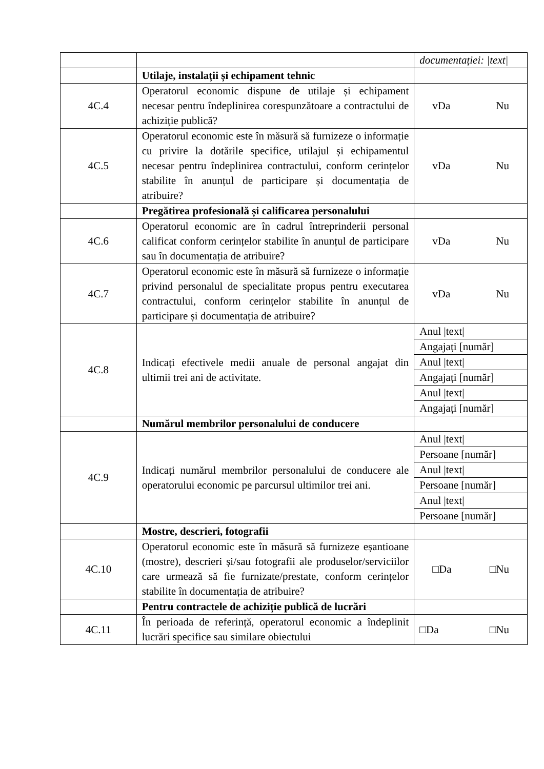| | | documentației: /text/ |
| | Utilaje, instalații și echipament tehnic | |
| 4C.4 | Operatorul economic dispune de utilaje și echipament necesar pentru îndeplinirea corespunzătoare a contractului de achiziție publică? | vDa Nu |
| 4C.5 | Operatorul economic este în măsură să furnizeze o informație cu privire la dotările specifice, utilajul și echipamentul necesar pentru îndeplinirea contractului, conform cerințelor stabilite în anunțul de participare și documentația de atribuire? | vDa Nu |
| | Pregătirea profesională și calificarea personalului | |
| 4C.6 | Operatorul economic are în cadrul întreprinderii personal calificat conform cerințelor stabilite în anunțul de participare sau în documentația de atribuire? | vDa Nu |
| 4C.7 | Operatorul economic este în măsură să furnizeze o informație privind personalul de specialitate propus pentru executarea contractului, conform cerințelor stabilite în anunțul de participare și documentația de atribuire? | vDa Nu |
| 4C.8 | Indicați efectivele medii anuale de personal angajat din ultimii trei ani de activitate. | Anul /text/ Angajați [număr] Anul /text/ Angajați [număr] Anul /text/ Angajați [număr] |
| | Numărul membrilor personalului de conducere | |
| 4C.9 | Indicați numărul membrilor personalului de conducere ale operatorului economic pe parcursul ultimilor trei ani. | Anul /text/ Persoane [număr] Anul /text/ Persoane [număr] Anul /text/ Persoane [număr] |
| | Mostre, descrieri, fotografii | |
| 4C.10 | Operatorul economic este în măsură să furnizeze eșantioane (mostre), descrieri și/sau fotografii ale produselor/serviciilor care urmează să fie furnizate/prestate, conform cerințelor stabilite în documentația de atribuire? | □Da □Nu |
| | Pentru contractele de achiziție publică de lucrări | |
| 4C.11 | În perioada de referință, operatorul economic a îndeplinit lucrări specifice sau similare obiectului | □Da □Nu |